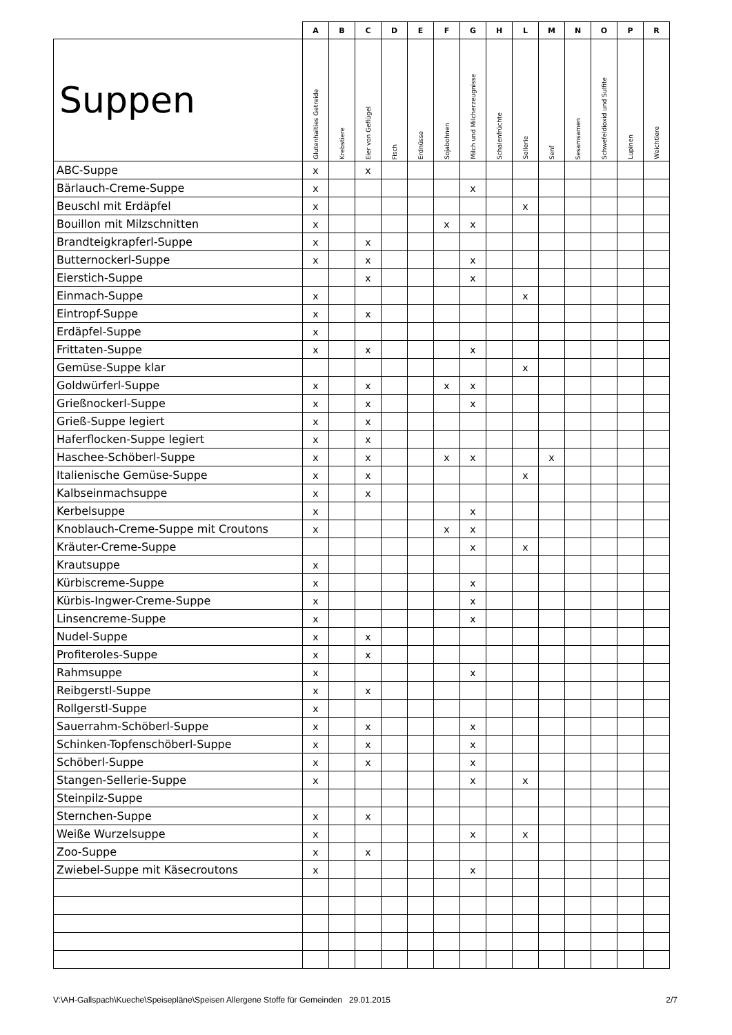| | A | B | C | D | E | F | G | H | L | M | N | O | P | R |
| --- | --- | --- | --- | --- | --- | --- | --- | --- | --- | --- | --- | --- | --- | --- |
| Suppen | Glutenhalties Getreide | Krebstiere | Eier von Geflügel | Fisch | Erdnüsse | Sojabohnen | Milch und Milcherzeugnisse | Schalenfrüchte | Sellerie | Senf | Sesamsamen | Schwefeldioxid und Sulfite | Lupinen | Weichtiere |
| ABC-Suppe | x | | x | | | | | | | | | | | |
| Bärlauch-Creme-Suppe | x | | | | | | x | | | | | | | |
| Beuschl mit Erdäpfel | x | | | | | | | | x | | | | | |
| Bouillon mit Milzschnitten | x | | | | | x | x | | | | | | | |
| Brandteigkrapferl-Suppe | x | | x | | | | | | | | | | | |
| Butternockerl-Suppe | x | | x | | | | x | | | | | | | |
| Eierstich-Suppe | | | x | | | | x | | | | | | | |
| Einmach-Suppe | x | | | | | | | | x | | | | | |
| Eintropf-Suppe | x | | x | | | | | | | | | | | |
| Erdäpfel-Suppe | x | | | | | | | | | | | | | |
| Frittaten-Suppe | x | | x | | | | x | | | | | | | |
| Gemüse-Suppe klar | | | | | | | | | x | | | | | |
| Goldwürferl-Suppe | x | | x | | | x | x | | | | | | | |
| Grießnockerl-Suppe | x | | x | | | | x | | | | | | | |
| Grieß-Suppe legiert | x | | x | | | | | | | | | | | |
| Haferflocken-Suppe legiert | x | | x | | | | | | | | | | | |
| Haschee-Schöberl-Suppe | x | | x | | | x | x | | | x | | | | |
| Italienische Gemüse-Suppe | x | | x | | | | | | x | | | | | |
| Kalbseinmachsuppe | x | | x | | | | | | | | | | | |
| Kerbelsuppe | x | | | | | | x | | | | | | | |
| Knoblauch-Creme-Suppe mit Croutons | x | | | | | x | x | | | | | | | |
| Kräuter-Creme-Suppe | | | | | | | x | | x | | | | | |
| Krautsuppe | x | | | | | | | | | | | | | |
| Kürbiscreme-Suppe | x | | | | | | x | | | | | | | |
| Kürbis-Ingwer-Creme-Suppe | x | | | | | | x | | | | | | | |
| Linsencreme-Suppe | x | | | | | | x | | | | | | | |
| Nudel-Suppe | x | | x | | | | | | | | | | | |
| Profiteroles-Suppe | x | | x | | | | | | | | | | | |
| Rahmsuppe | x | | | | | | x | | | | | | | |
| Reibgerstl-Suppe | x | | x | | | | | | | | | | | |
| Rollgerstl-Suppe | x | | | | | | | | | | | | | |
| Sauerrahm-Schöberl-Suppe | x | | x | | | | x | | | | | | | |
| Schinken-Topfenschöberl-Suppe | x | | x | | | | x | | | | | | | |
| Schöberl-Suppe | x | | x | | | | x | | | | | | | |
| Stangen-Sellerie-Suppe | x | | | | | | x | | x | | | | | |
| Steinpilz-Suppe | | | | | | | | | | | | | | |
| Sternchen-Suppe | x | | x | | | | | | | | | | | |
| Weiße Wurzelsuppe | x | | | | | | x | | x | | | | | |
| Zoo-Suppe | x | | x | | | | | | | | | | | |
| Zwiebel-Suppe mit Käsecroutons | x | | | | | | x | | | | | | | |
V:\AH-Gallspach\Kueche\Speisepläne\Speisen Allergene Stoffe für Gemeinden 29.01.2015 2/7